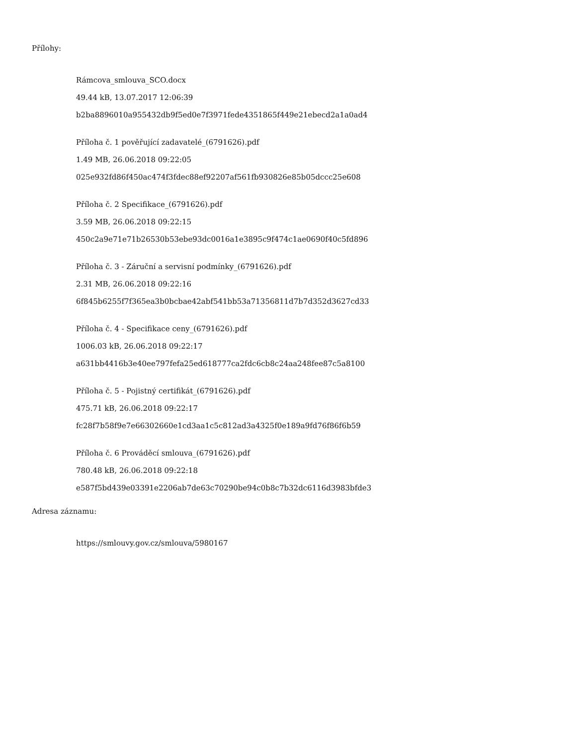Přílohy:
Rámcova_smlouva_SCO.docx
49.44 kB, 13.07.2017 12:06:39
b2ba8896010a955432db9f5ed0e7f3971fede4351865f449e21ebecd2a1a0ad4
Příloha č. 1 pověřující zadavatelé_(6791626).pdf
1.49 MB, 26.06.2018 09:22:05
025e932fd86f450ac474f3fdec88ef92207af561fb930826e85b05dccc25e608
Příloha č. 2 Specifikace_(6791626).pdf
3.59 MB, 26.06.2018 09:22:15
450c2a9e71e71b26530b53ebe93dc0016a1e3895c9f474c1ae0690f40c5fd896
Příloha č. 3 - Záruční a servisní podmínky_(6791626).pdf
2.31 MB, 26.06.2018 09:22:16
6f845b6255f7f365ea3b0bcbae42abf541bb53a71356811d7b7d352d3627cd33
Příloha č. 4 - Specifikace ceny_(6791626).pdf
1006.03 kB, 26.06.2018 09:22:17
a631bb4416b3e40ee797fefa25ed618777ca2fdc6cb8c24aa248fee87c5a8100
Příloha č. 5 - Pojistný certifikát_(6791626).pdf
475.71 kB, 26.06.2018 09:22:17
fc28f7b58f9e7e66302660e1cd3aa1c5c812ad3a4325f0e189a9fd76f86f6b59
Příloha č. 6 Prováděcí smlouva_(6791626).pdf
780.48 kB, 26.06.2018 09:22:18
e587f5bd439e03391e2206ab7de63c70290be94c0b8c7b32dc6116d3983bfde3
Adresa záznamu:
https://smlouvy.gov.cz/smlouva/5980167